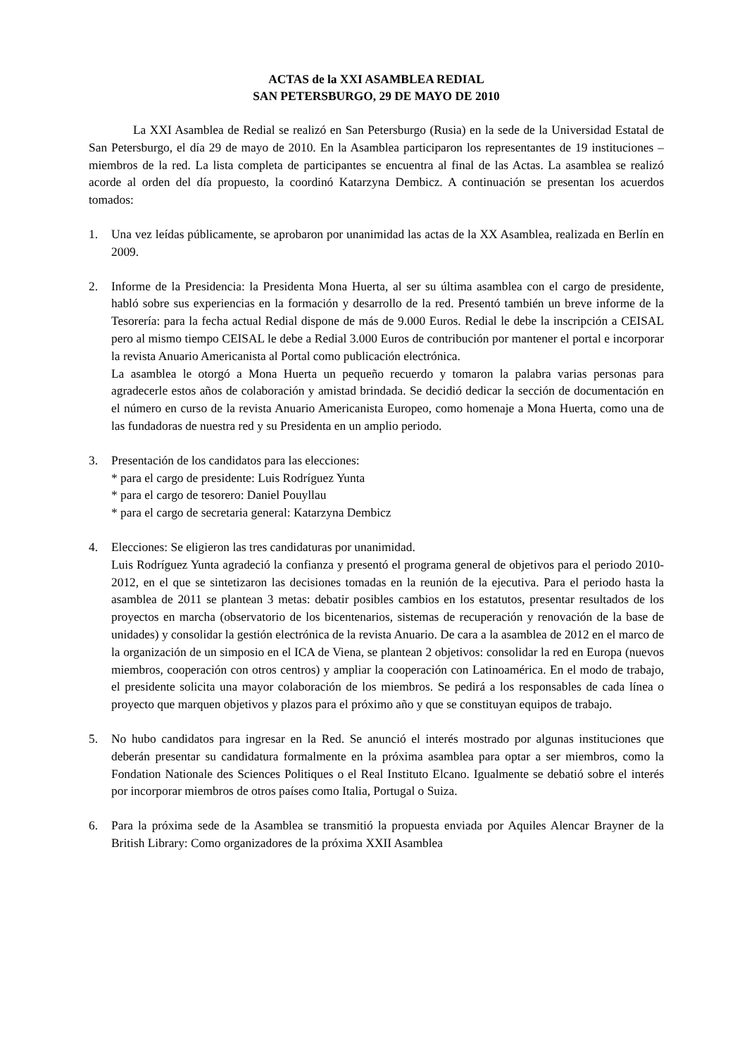ACTAS de la XXI ASAMBLEA REDIAL
SAN PETERSBURGO, 29 DE MAYO DE 2010
La XXI Asamblea de Redial se realizó en San Petersburgo (Rusia) en la sede de la Universidad Estatal de San Petersburgo, el día 29 de mayo de 2010. En la Asamblea participaron los representantes de 19 instituciones – miembros de la red. La lista completa de participantes se encuentra al final de las Actas. La asamblea se realizó acorde al orden del día propuesto, la coordinó Katarzyna Dembicz. A continuación se presentan los acuerdos tomados:
1. Una vez leídas públicamente, se aprobaron por unanimidad las actas de la XX Asamblea, realizada en Berlín en 2009.
2. Informe de la Presidencia: la Presidenta Mona Huerta, al ser su última asamblea con el cargo de presidente, habló sobre sus experiencias en la formación y desarrollo de la red. Presentó también un breve informe de la Tesorería: para la fecha actual Redial dispone de más de 9.000 Euros. Redial le debe la inscripción a CEISAL pero al mismo tiempo CEISAL le debe a Redial 3.000 Euros de contribución por mantener el portal e incorporar la revista Anuario Americanista al Portal como publicación electrónica.
La asamblea le otorgó a Mona Huerta un pequeño recuerdo y tomaron la palabra varias personas para agradecerle estos años de colaboración y amistad brindada. Se decidió dedicar la sección de documentación en el número en curso de la revista Anuario Americanista Europeo, como homenaje a Mona Huerta, como una de las fundadoras de nuestra red y su Presidenta en un amplio periodo.
3. Presentación de los candidatos para las elecciones:
* para el cargo de presidente: Luis Rodríguez Yunta
* para el cargo de tesorero: Daniel Pouyllau
* para el cargo de secretaria general: Katarzyna Dembicz
4. Elecciones: Se eligieron las tres candidaturas por unanimidad.
Luis Rodríguez Yunta agradeció la confianza y presentó el programa general de objetivos para el periodo 2010-2012, en el que se sintetizaron las decisiones tomadas en la reunión de la ejecutiva. Para el periodo hasta la asamblea de 2011 se plantean 3 metas: debatir posibles cambios en los estatutos, presentar resultados de los proyectos en marcha (observatorio de los bicentenarios, sistemas de recuperación y renovación de la base de unidades) y consolidar la gestión electrónica de la revista Anuario. De cara a la asamblea de 2012 en el marco de la organización de un simposio en el ICA de Viena, se plantean 2 objetivos: consolidar la red en Europa (nuevos miembros, cooperación con otros centros) y ampliar la cooperación con Latinoamérica. En el modo de trabajo, el presidente solicita una mayor colaboración de los miembros. Se pedirá a los responsables de cada línea o proyecto que marquen objetivos y plazos para el próximo año y que se constituyan equipos de trabajo.
5. No hubo candidatos para ingresar en la Red. Se anunció el interés mostrado por algunas instituciones que deberán presentar su candidatura formalmente en la próxima asamblea para optar a ser miembros, como la Fondation Nationale des Sciences Politiques o el Real Instituto Elcano. Igualmente se debatió sobre el interés por incorporar miembros de otros países como Italia, Portugal o Suiza.
6. Para la próxima sede de la Asamblea se transmitió la propuesta enviada por Aquiles Alencar Brayner de la British Library: Como organizadores de la próxima XXII Asamblea